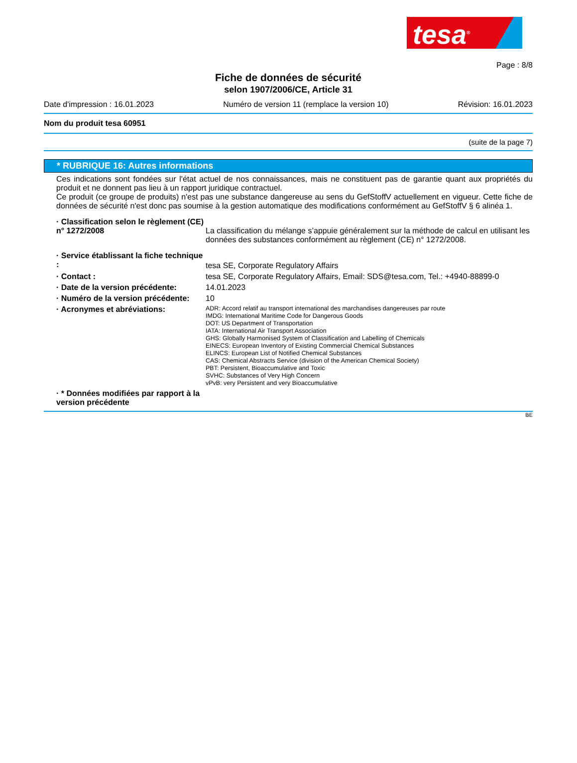tesa<sup>®</sup>
Page : 8/8
Fiche de données de sécurité
selon 1907/2006/CE, Article 31
Date d'impression : 16.01.2023 Numéro de version 11 (remplace la version 10) Révision: 16.01.2023
Nom du produit tesa 60951
(suite de la page 7)
* RUBRIQUE 16: Autres informations
Ces indications sont fondées sur l'état actuel de nos connaissances, mais ne constituent pas de garantie quant aux propriétés du produit et ne donnent pas lieu à un rapport juridique contractuel.
Ce produit (ce groupe de produits) n'est pas une substance dangereuse au sens du GefStoffV actuellement en vigueur. Cette fiche de données de sécurité n'est donc pas soumise à la gestion automatique des modifications conformément au GefStoffV § 6 alinéa 1.
· Classification selon le règlement (CE) n° 1272/2008
La classification du mélange s’appuie généralement sur la méthode de calcul en utilisant les données des substances conformément au règlement (CE) n° 1272/2008.
· Service établissant la fiche technique :
tesa SE, Corporate Regulatory Affairs
· Contact : tesa SE, Corporate Regulatory Affairs, Email: SDS@tesa.com, Tel.: +4940-88899-0
· Date de la version précédente:
14.01.2023
· Numéro de la version précédente:
10
· Acronymes et abréviations:
ADR: Accord relatif au transport international des marchandises dangereuses par route
IMDG: International Maritime Code for Dangerous Goods
DOT: US Department of Transportation
IATA: International Air Transport Association
GHS: Globally Harmonised System of Classification and Labelling of Chemicals
EINECS: European Inventory of Existing Commercial Chemical Substances
ELINCS: European List of Notified Chemical Substances
CAS: Chemical Abstracts Service (division of the American Chemical Society)
PBT: Persistent, Bioaccumulative and Toxic
SVHC: Substances of Very High Concern
vPvB: very Persistent and very Bioaccumulative
· * Données modifiées par rapport à la version précédente
BE